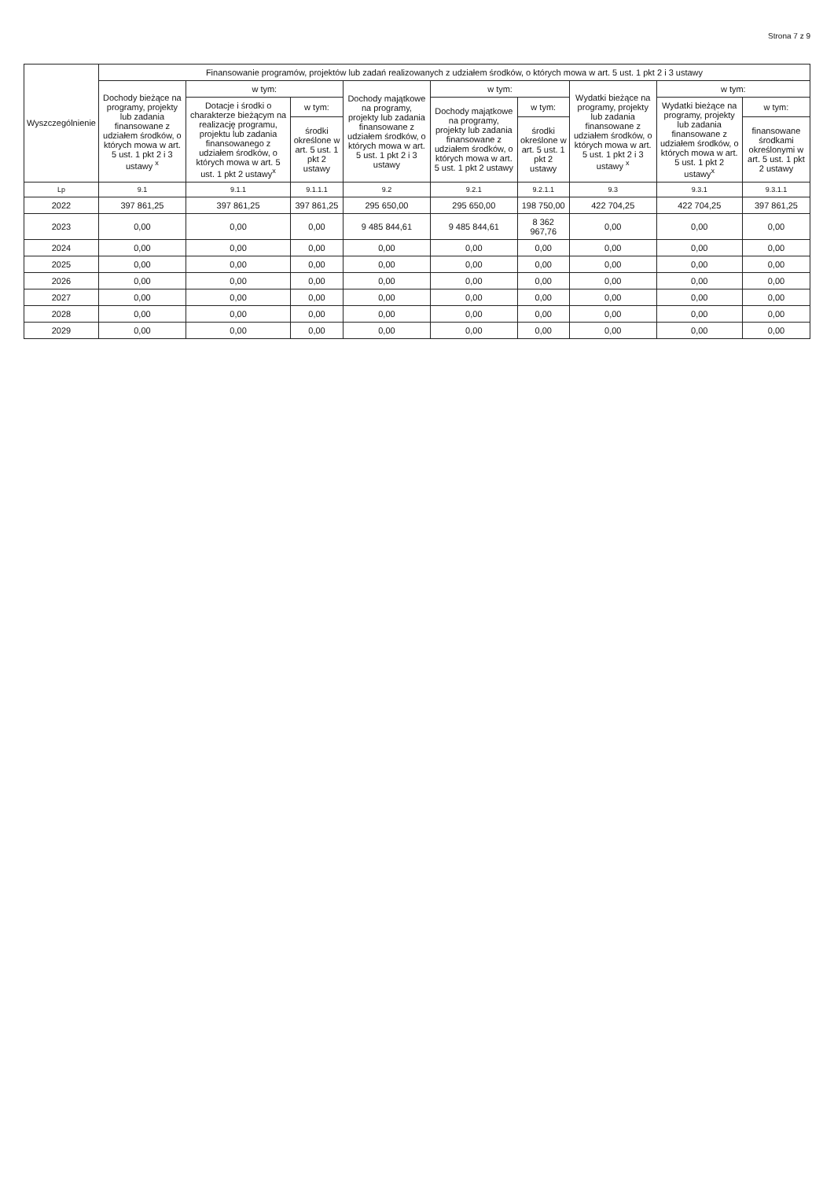Strona 7 z 9
| Wyszczególnienie | Finansowanie programów, projektów lub zadań realizowanych z udziałem środków, o których mowa w art. 5 ust. 1 pkt 2 i 3 ustawy | | | | | | | | |
| --- | --- | --- | --- | --- | --- | --- | --- | --- | --- |
| | Dochody bieżące na programy, projekty lub zadania finansowane z udziałem środków, o których mowa w art. 5 ust. 1 pkt 2 i 3 ustawy <sup>x</sup> | w tym: | | Dochody majątkowe na programy, projekty lub zadania finansowane z udziałem środków, o których mowa w art. 5 ust. 1 pkt 2 i 3 ustawy | w tym: | | Wydatki bieżące na programy, projekty lub zadania finansowane z udziałem środków, o których mowa w art. 5 ust. 1 pkt 2 i 3 ustawy <sup>x</sup> | w tym: | |
| | | Dotacje i środki o charakterze bieżącym na realizację programu, projektu lub zadania finansowanego z udziałem środków, o których mowa w art. 5 ust. 1 pkt 2 ustawy<sup>x</sup> | w tym: | | Dochody majątkowe na programy, projekty lub zadania finansowane z udziałem środków, o których mowa w art. 5 ust. 1 pkt 2 ustawy | w tym: | | Wydatki bieżące na programy, projekty lub zadania finansowane z udziałem środków, o których mowa w art. 5 ust. 1 pkt 2 ustawy<sup>x</sup> | w tym: |
| | | | środki określone w art. 5 ust. 1 pkt 2 ustawy | | | środki określone w art. 5 ust. 1 pkt 2 ustawy | | | finansowane środkami określonymi w art. 5 ust. 1 pkt 2 ustawy |
| Lp | 9.1 | 9.1.1 | 9.1.1.1 | 9.2 | 9.2.1 | 9.2.1.1 | 9.3 | 9.3.1 | 9.3.1.1 |
| 2022 | 397 861,25 | 397 861,25 | 397 861,25 | 295 650,00 | 295 650,00 | 198 750,00 | 422 704,25 | 422 704,25 | 397 861,25 |
| 2023 | 0,00 | 0,00 | 0,00 | 9 485 844,61 | 9 485 844,61 | 8 362 967,76 | 0,00 | 0,00 | 0,00 |
| 2024 | 0,00 | 0,00 | 0,00 | 0,00 | 0,00 | 0,00 | 0,00 | 0,00 | 0,00 |
| 2025 | 0,00 | 0,00 | 0,00 | 0,00 | 0,00 | 0,00 | 0,00 | 0,00 | 0,00 |
| 2026 | 0,00 | 0,00 | 0,00 | 0,00 | 0,00 | 0,00 | 0,00 | 0,00 | 0,00 |
| 2027 | 0,00 | 0,00 | 0,00 | 0,00 | 0,00 | 0,00 | 0,00 | 0,00 | 0,00 |
| 2028 | 0,00 | 0,00 | 0,00 | 0,00 | 0,00 | 0,00 | 0,00 | 0,00 | 0,00 |
| 2029 | 0,00 | 0,00 | 0,00 | 0,00 | 0,00 | 0,00 | 0,00 | 0,00 | 0,00 |